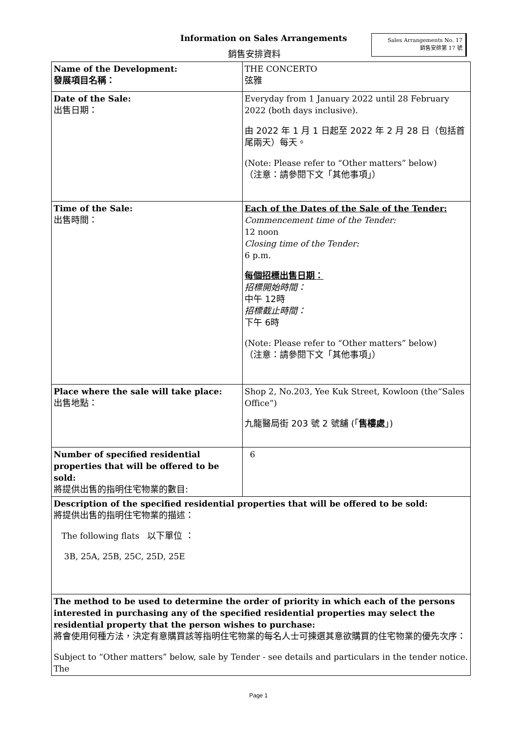Information on Sales Arrangements
銷售安排資料
Sales Arrangements No. 17
銷售安排第 17 號
| Name of the Development: 發展項目名稱： | THE CONCERTO 弦雅 |
| Date of the Sale: 出售日期： | Everyday from 1 January 2022 until 28 February 2022 (both days inclusive). 由 2022 年 1 月 1 日起至 2022 年 2 月 28 日（包括首尾兩天）每天。 (Note: Please refer to “Other matters” below) （注意：請參閱下文「其他事項」） |
| Time of the Sale: 出售時間： | Each of the Dates of the Sale of the Tender: Commencement time of the Tender: 12 noon Closing time of the Tender: 6 p.m. 每個招標出售日期： 招標開始時間： 中午 12時 招標截止時間： 下午 6時 (Note: Please refer to “Other matters” below) （注意：請參閱下文「其他事項」） |
| Place where the sale will take place: 出售地點： | Shop 2, No.203, Yee Kuk Street, Kowloon (the“Sales Office”) 九龍醫局街 203 號 2 號舖 (「 售樓處 」) |
| Number of specified residential properties that will be offered to be sold: 將提供出售的指明住宅物業的數目: | 6 |
| Description of the specified residential properties that will be offered to be sold: 將提供出售的指明住宅物業的描述： The following flats 以下單位 ： 3B, 25A, 25B, 25C, 25D, 25E | |
| The method to be used to determine the order of priority in which each of the persons interested in purchasing any of the specified residential properties may select the residential property that the person wishes to purchase: 將會使用何種方法，決定有意購買該等指明住宅物業的每名人士可揀選其意欲購買的住宅物業的優先次序： Subject to “Other matters” below, sale by Tender - see details and particulars in the tender notice. The | |
Page 1